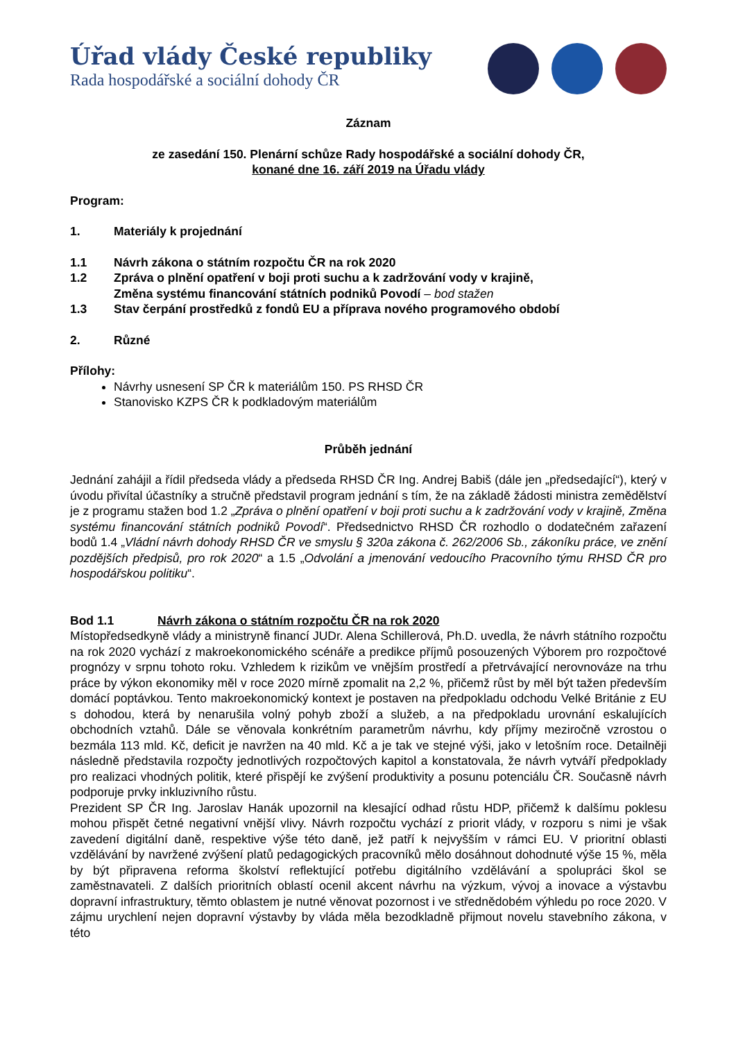Úřad vlády České republiky
Rada hospodářské a sociální dohody ČR
Záznam
ze zasedání 150. Plenární schůze Rady hospodářské a sociální dohody ČR,
konané dne 16. září 2019 na Úřadu vlády
Program:
1. Materiály k projednání
1.1 Návrh zákona o státním rozpočtu ČR na rok 2020
1.2 Zpráva o plnění opatření v boji proti suchu a k zadržování vody v krajině,
Změna systému financování státních podniků Povodí – bod stažen
1.3 Stav čerpání prostředků z fondů EU a příprava nového programového období
2. Různé
Přílohy:
Návrhy usnesení SP ČR k materiálům 150. PS RHSD ČR
Stanovisko KZPS ČR k podkladovým materiálům
Průběh jednání
Jednání zahájil a řídil předseda vlády a předseda RHSD ČR Ing. Andrej Babiš (dále jen „předsedající“), který v úvodu přivítal účastníky a stručně představil program jednání s tím, že na základě žádosti ministra zemědělství je z programu stažen bod 1.2 „Zpráva o plnění opatření v boji proti suchu a k zadržování vody v krajině, Změna systému financování státních podniků Povodí“. Předsednictvo RHSD ČR rozhodlo o dodatečném zařazení bodů 1.4 „Vládní návrh dohody RHSD ČR ve smyslu § 320a zákona č. 262/2006 Sb., zákoníku práce, ve znění pozdějších předpisů, pro rok 2020“ a 1.5 „Odvolání a jmenování vedoucího Pracovního týmu RHSD ČR pro hospodářskou politiku“.
Bod 1.1 Návrh zákona o státním rozpočtu ČR na rok 2020
Místopředsedkyně vlády a ministryně financí JUDr. Alena Schillerová, Ph.D. uvedla, že návrh státního rozpočtu na rok 2020 vychází z makroekonomického scénáře a predikce příjmů posouzených Výborem pro rozpočtové prognózy v srpnu tohoto roku. Vzhledem k rizikům ve vnějším prostředí a přetrvávající nerovnováze na trhu práce by výkon ekonomiky měl v roce 2020 mírně zpomalit na 2,2 %, přičemž růst by měl být tažen především domácí poptávkou. Tento makroekonomický kontext je postaven na předpokladu odchodu Velké Británie z EU s dohodou, která by nenarušila volný pohyb zboží a služeb, a na předpokladu urovnání eskalujících obchodních vztahů. Dále se věnovala konkrétním parametrům návrhu, kdy příjmy meziročně vzrostou o bezmála 113 mld. Kč, deficit je navržen na 40 mld. Kč a je tak ve stejné výši, jako v letošním roce. Detailněji následně představila rozpočty jednotlivých rozpočtových kapitol a konstatovala, že návrh vytváří předpoklady pro realizaci vhodných politik, které přispějí ke zvýšení produktivity a posunu potenciálu ČR. Současně návrh podporuje prvky inkluzivního růstu.
Prezident SP ČR Ing. Jaroslav Hanák upozornil na klesající odhad růstu HDP, přičemž k dalšímu poklesu mohou přispět četné negativní vnější vlivy. Návrh rozpočtu vychází z priorit vlády, v rozporu s nimi je však zavedení digitální daně, respektive výše této daně, jež patří k nejvyšším v rámci EU. V prioritní oblasti vzdělávání by navržené zvýšení platů pedagogických pracovníků mělo dosáhnout dohodnuté výše 15 %, měla by být připravena reforma školství reflektující potřebu digitálního vzdělávání a spolupráci škol se zaměstnavateli. Z dalších prioritních oblastí ocenil akcent návrhu na výzkum, vývoj a inovace a výstavbu dopravní infrastruktury, těmto oblastem je nutné věnovat pozornost i ve střednědobém výhledu po roce 2020. V zájmu urychlení nejen dopravní výstavby by vláda měla bezodkladně přijmout novelu stavebního zákona, v této